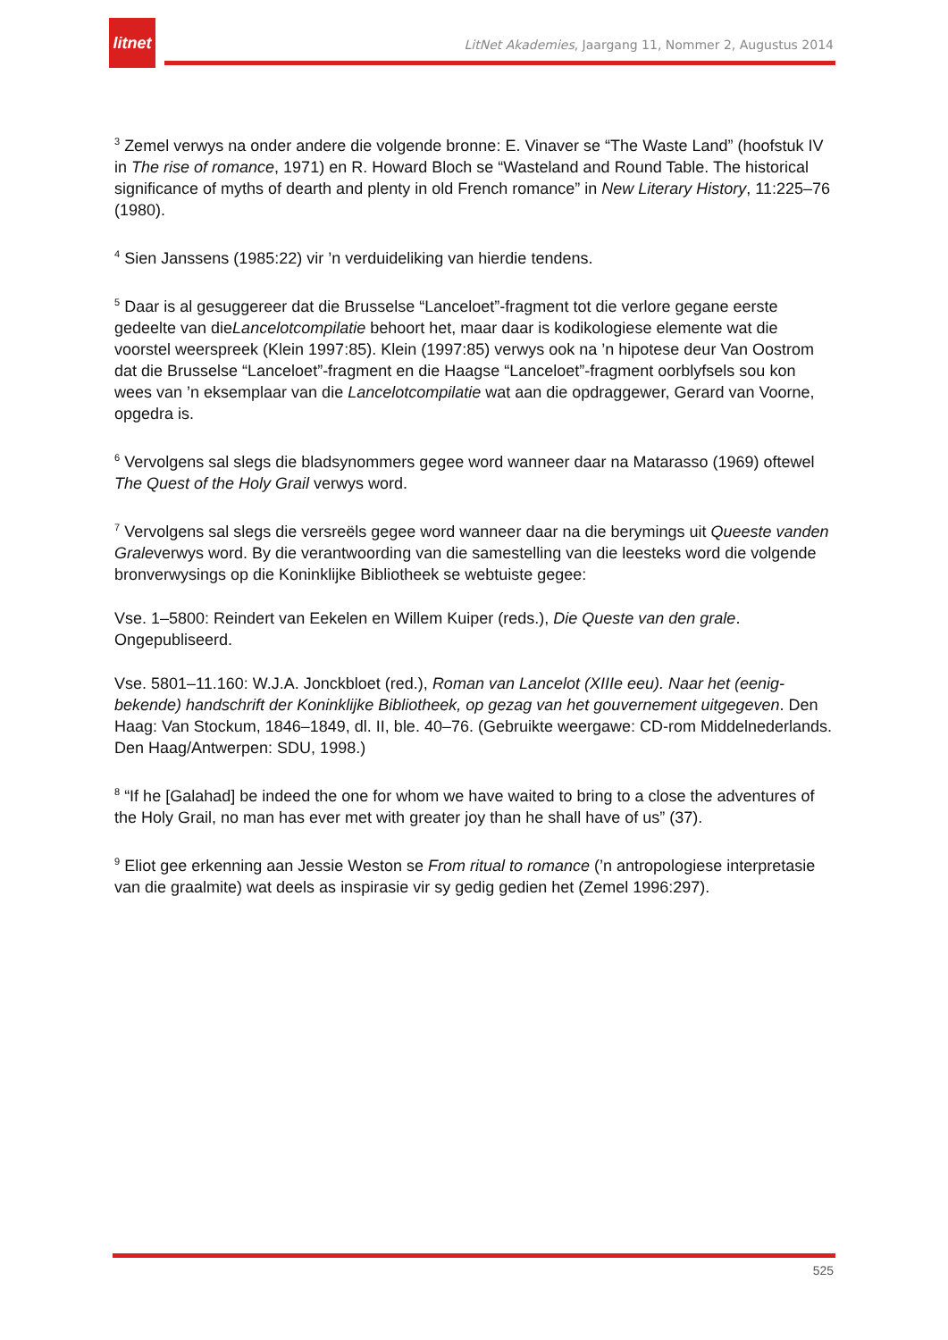litnet
LitNet Akademies, Jaargang 11, Nommer 2, Augustus 2014
<sup>3</sup> Zemel verwys na onder andere die volgende bronne: E. Vinaver se “The Waste Land” (hoofstuk IV in The rise of romance, 1971) en R. Howard Bloch se “Wasteland and Round Table. The historical significance of myths of dearth and plenty in old French romance” in New Literary History, 11:225–76 (1980).
<sup>4</sup> Sien Janssens (1985:22) vir ’n verduideliking van hierdie tendens.
<sup>5</sup> Daar is al gesuggereer dat die Brusselse “Lanceloet”-fragment tot die verlore gegane eerste gedeelte van dieLancelotcompilatie behoort het, maar daar is kodikologiese elemente wat die voorstel weerspreek (Klein 1997:85). Klein (1997:85) verwys ook na ’n hipotese deur Van Oostrom dat die Brusselse “Lanceloet”-fragment en die Haagse “Lanceloet”-fragment oorblyfsels sou kon wees van ’n eksemplaar van die Lancelotcompilatie wat aan die opdraggewer, Gerard van Voorne, opgedra is.
<sup>6</sup> Vervolgens sal slegs die bladsynommers gegee word wanneer daar na Matarasso (1969) oftewel The Quest of the Holy Grail verwys word.
<sup>7</sup> Vervolgens sal slegs die versreëls gegee word wanneer daar na die berymings uit Queeste vanden Graleverwys word. By die verantwoording van die samestelling van die leesteks word die volgende bronverwysings op die Koninklijke Bibliotheek se webtuiste gegee:
Vse. 1–5800: Reindert van Eekelen en Willem Kuiper (reds.), Die Queste van den grale. Ongepubliseerd.
Vse. 5801–11.160: W.J.A. Jonckbloet (red.), Roman van Lancelot (XIIIe eeu). Naar het (eenig-bekende) handschrift der Koninklijke Bibliotheek, op gezag van het gouvernement uitgegeven. Den Haag: Van Stockum, 1846–1849, dl. II, ble. 40–76. (Gebruikte weergawe: CD-rom Middelnederlands. Den Haag/Antwerpen: SDU, 1998.)
<sup>8</sup> “If he [Galahad] be indeed the one for whom we have waited to bring to a close the adventures of the Holy Grail, no man has ever met with greater joy than he shall have of us” (37).
<sup>9</sup> Eliot gee erkenning aan Jessie Weston se From ritual to romance (’n antropologiese interpretasie van die graalmite) wat deels as inspirasie vir sy gedig gedien het (Zemel 1996:297).
525